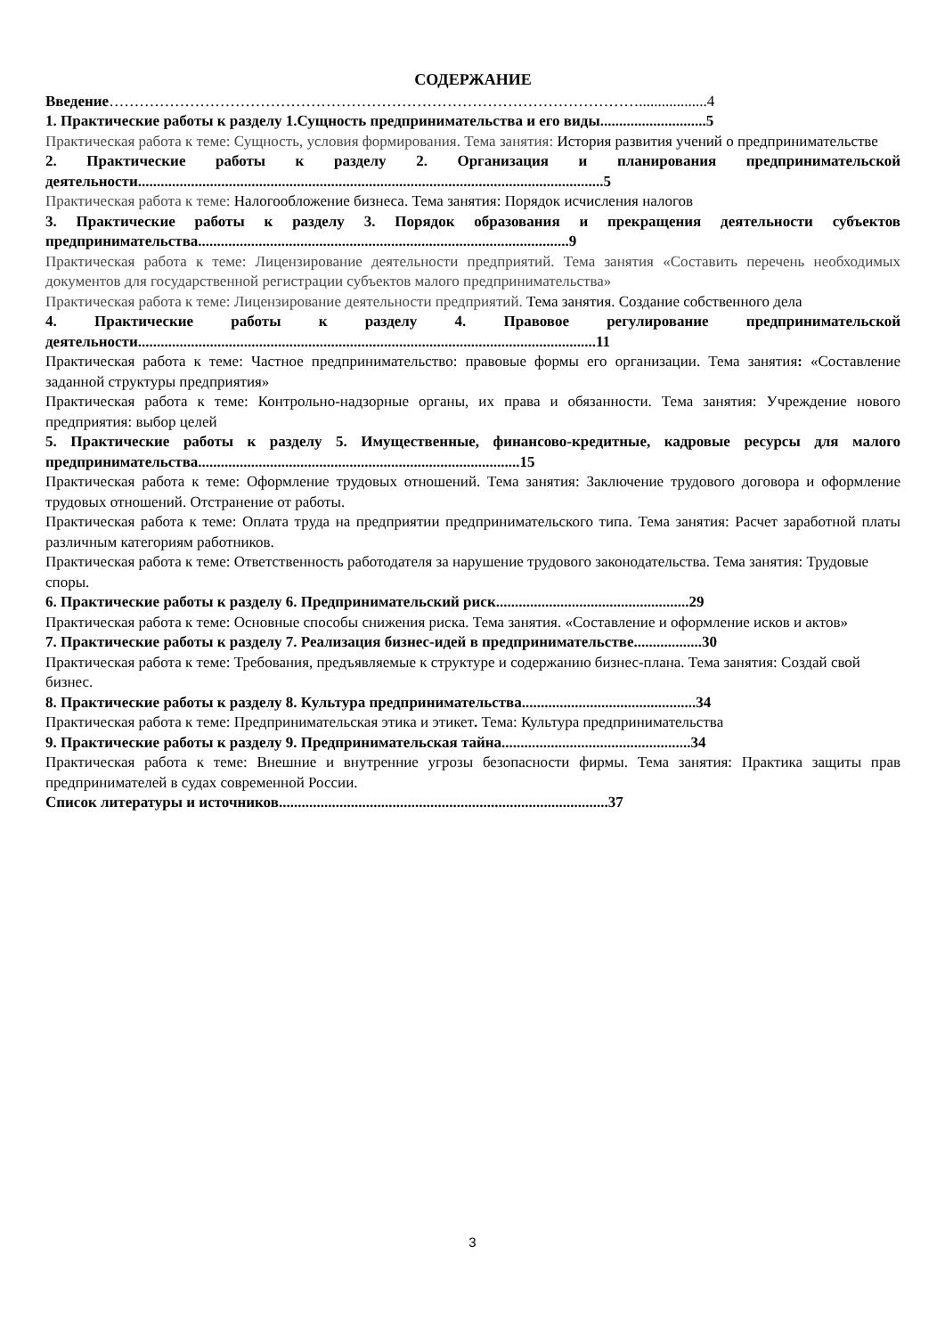СОДЕРЖАНИЕ
Введение……………………………………………………………………………………………..................4
1. Практические работы к разделу 1.Сущность предпринимательства и его виды............................5
Практическая работа к теме: Сущность, условия формирования. Тема занятия: История развития учений о предпринимательстве
2. Практические работы к разделу 2. Организация и планирования предпринимательской деятельности...........................................................................................................................5
Практическая работа к теме: Налогообложение бизнеса. Тема занятия: Порядок исчисления налогов
3. Практические работы к разделу 3. Порядок образования и прекращения деятельности субъектов предпринимательства..................................................................................................9
Практическая работа к теме: Лицензирование деятельности предприятий. Тема занятия «Составить перечень необходимых документов для государственной регистрации субъектов малого предпринимательства»
Практическая работа к теме: Лицензирование деятельности предприятий. Тема занятия. Создание собственного дела
4. Практические работы к разделу 4. Правовое регулирование предпринимательской деятельности.........................................................................................................................11
Практическая работа к теме: Частное предпринимательство: правовые формы его организации. Тема занятия: «Составление заданной структуры предприятия»
Практическая работа к теме: Контрольно-надзорные органы, их права и обязанности. Тема занятия: Учреждение нового предприятия: выбор целей
5. Практические работы к разделу 5. Имущественные, финансово-кредитные, кадровые ресурсы для малого предпринимательства.....................................................................................15
Практическая работа к теме: Оформление трудовых отношений. Тема занятия: Заключение трудового договора и оформление трудовых отношений. Отстранение от работы.
Практическая работа к теме: Оплата труда на предприятии предпринимательского типа. Тема занятия: Расчет заработной платы различным категориям работников.
Практическая работа к теме: Ответственность работодателя за нарушение трудового законодательства. Тема занятия: Трудовые споры.
6. Практические работы к разделу 6. Предпринимательский риск...................................................29
Практическая работа к теме: Основные способы снижения риска. Тема занятия. «Составление и оформление исков и актов»
7. Практические работы к разделу 7. Реализация бизнес-идей в предпринимательстве..................30
Практическая работа к теме: Требования, предъявляемые к структуре и содержанию бизнес-плана. Тема занятия: Создай свой бизнес.
8. Практические работы к разделу 8. Культура предпринимательства..............................................34
Практическая работа к теме: Предпринимательская этика и этикет. Тема: Культура предпринимательства
9. Практические работы к разделу 9. Предпринимательская тайна..................................................34
Практическая работа к теме: Внешние и внутренние угрозы безопасности фирмы. Тема занятия: Практика защиты прав предпринимателей в судах современной России.
Список литературы и источников.......................................................................................37
3